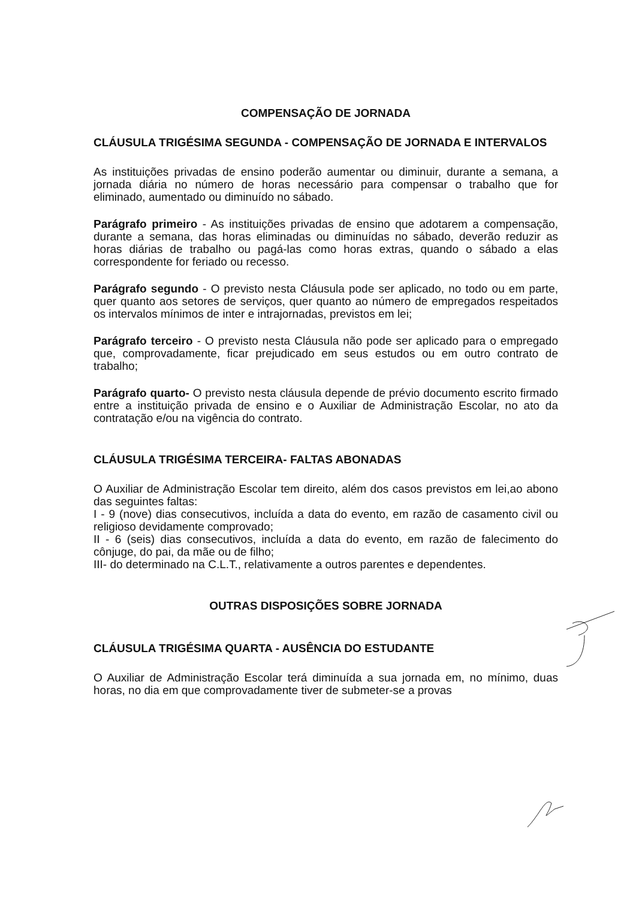COMPENSAÇÃO DE JORNADA
CLÁUSULA TRIGÉSIMA SEGUNDA - COMPENSAÇÃO DE JORNADA E INTERVALOS
As instituições privadas de ensino poderão aumentar ou diminuir, durante a semana, a jornada diária no número de horas necessário para compensar o trabalho que for eliminado, aumentado ou diminuído no sábado.
Parágrafo primeiro - As instituições privadas de ensino que adotarem a compensação, durante a semana, das horas eliminadas ou diminuídas no sábado, deverão reduzir as horas diárias de trabalho ou pagá-las como horas extras, quando o sábado a elas correspondente for feriado ou recesso.
Parágrafo segundo - O previsto nesta Cláusula pode ser aplicado, no todo ou em parte, quer quanto aos setores de serviços, quer quanto ao número de empregados respeitados os intervalos mínimos de inter e intrajornadas, previstos em lei;
Parágrafo terceiro - O previsto nesta Cláusula não pode ser aplicado para o empregado que, comprovadamente, ficar prejudicado em seus estudos ou em outro contrato de trabalho;
Parágrafo quarto- O previsto nesta cláusula depende de prévio documento escrito firmado entre a instituição privada de ensino e o Auxiliar de Administração Escolar, no ato da contratação e/ou na vigência do contrato.
CLÁUSULA TRIGÉSIMA TERCEIRA- FALTAS ABONADAS
O Auxiliar de Administração Escolar tem direito, além dos casos previstos em lei,ao abono das seguintes faltas:
I - 9 (nove) dias consecutivos, incluída a data do evento, em razão de casamento civil ou religioso devidamente comprovado;
II - 6 (seis) dias consecutivos, incluída a data do evento, em razão de falecimento do cônjuge, do pai, da mãe ou de filho;
III- do determinado na C.L.T., relativamente a outros parentes e dependentes.
OUTRAS DISPOSIÇÕES SOBRE JORNADA
CLÁUSULA TRIGÉSIMA QUARTA - AUSÊNCIA DO ESTUDANTE
O Auxiliar de Administração Escolar terá diminuída a sua jornada em, no mínimo, duas horas, no dia em que comprovadamente tiver de submeter-se a provas